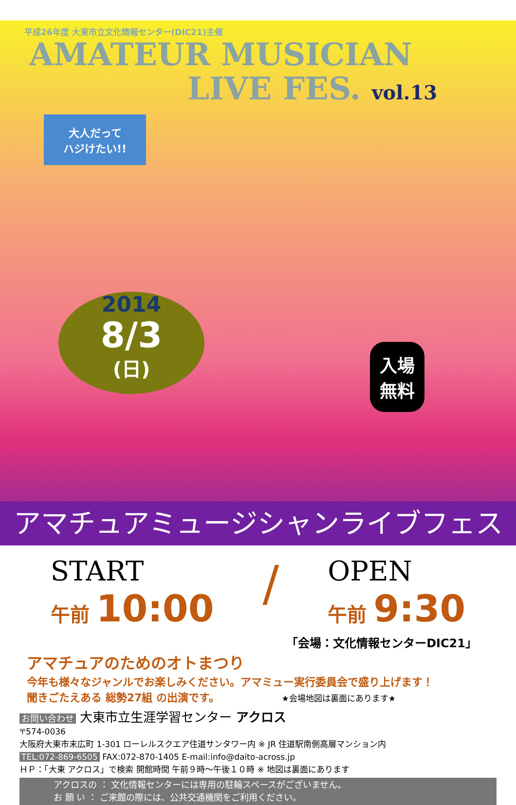平成26年度 大東市立文化情報センター(DIC21)主催
AMATEUR MUSICIAN
LIVE FES. vol.13
大人だって
ハジけたい!!
2014
8/3
(日)
入場
無料
アマチュアミュージシャンライブフェス
START
午前 10:00
/
OPEN
午前 9:30
「会場：文化情報センターDIC21」
アマチュアのためのオトまつり
今年も様々なジャンルでお楽しみください。アマミュー実行委員会で盛り上げます！
聞きごたえある 総勢27組 の出演です。 ★会場地図は裏面にあります★
お問い合わせ 大東市立生涯学習センター アクロス
〒574-0036
大阪府大東市末広町 1-301 ローレルスクエア住道サンタワー内 ※ JR 住道駅南側高層マンション内
TEL:072-869-6505 FAX:072-870-1405 E-mail:info@daito-across.jp
ＨＰ：「大東 アクロス」で検索 開館時間 午前９時～午後１０時 ※ 地図は裏面にあります
アクロスの ： 文化情報センターには専用の駐輪スペースがございません。
お 願 い ： ご来館の際には、公共交通機関をご利用ください。